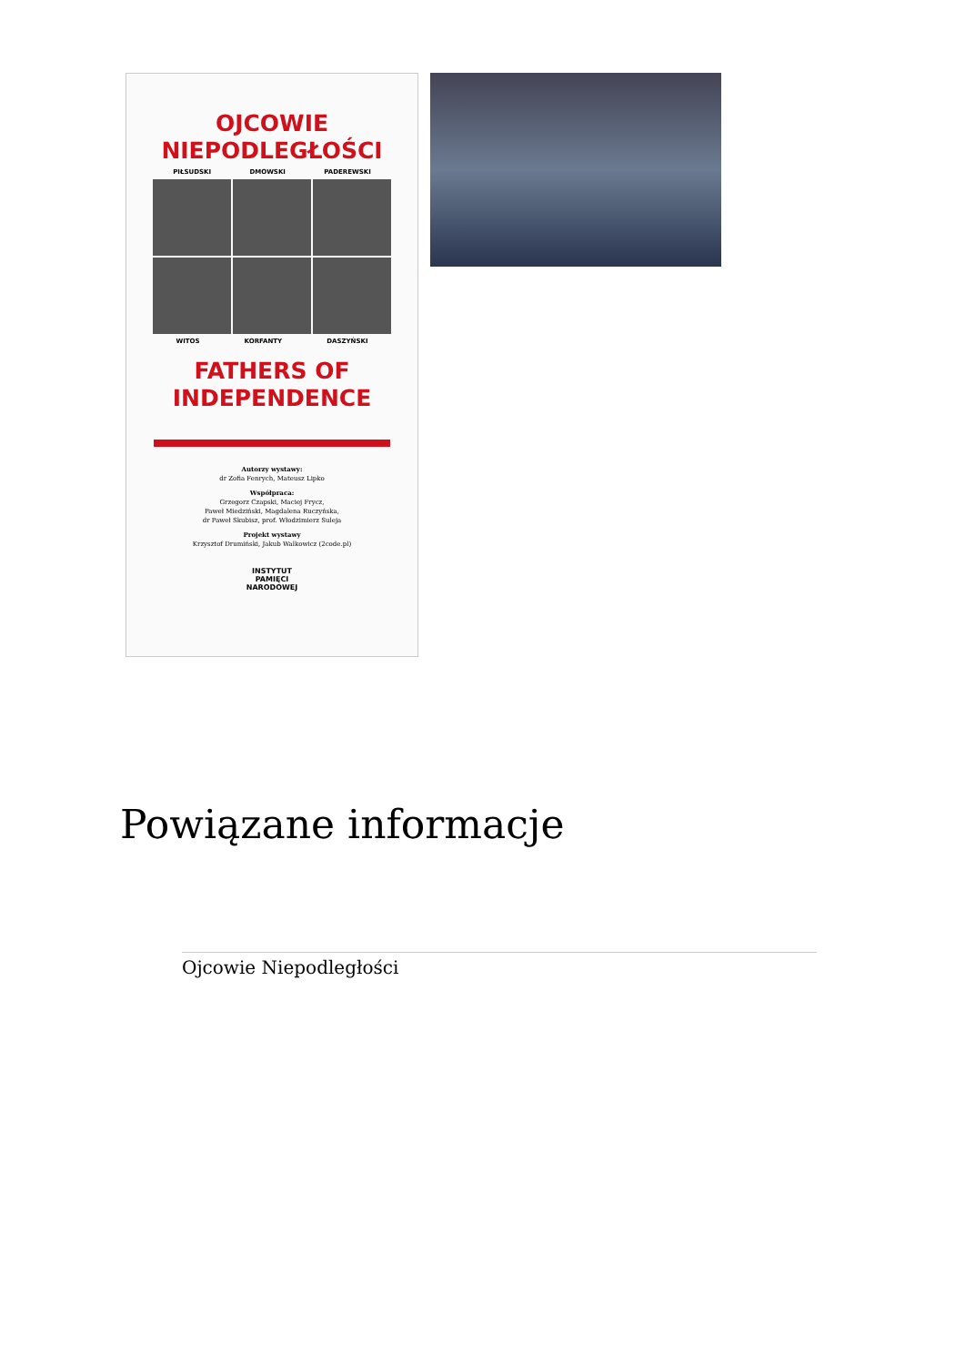OJCOWIE
NIEPODLEGŁOŚCI
PIŁSUDSKI DMOWSKI PADEREWSKI
WITOS KORFANTY DASZYŃSKI
FATHERS OF
INDEPENDENCE
Autorzy wystawy:
dr Zofia Fenrych, Mateusz Lipko
Współpraca:
Grzegorz Czapski, Maciej Frycz,
Paweł Miedziński, Magdalena Ruczyńska,
dr Paweł Skubisz, prof. Włodzimierz Suleja
Projekt wystawy
Krzysztof Drumiński, Jakub Walkowicz (2code.pl)
INSTYTUT
PAMIĘCI
NARODOWEJ
Powiązane informacje
Ojcowie Niepodległości